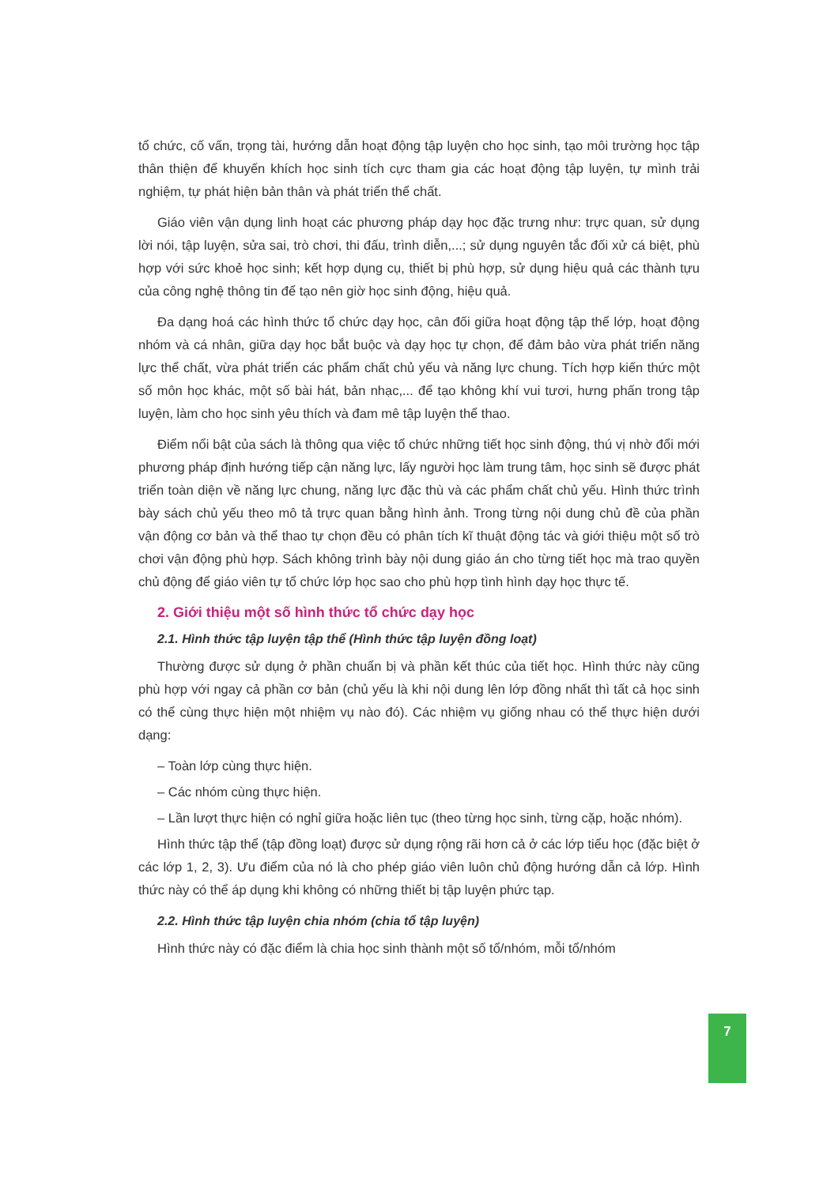tổ chức, cố vấn, trọng tài, hướng dẫn hoạt động tập luyện cho học sinh, tạo môi trường học tập thân thiện để khuyến khích học sinh tích cực tham gia các hoạt động tập luyện, tự mình trải nghiệm, tự phát hiện bản thân và phát triển thể chất.
Giáo viên vận dụng linh hoạt các phương pháp dạy học đặc trưng như: trực quan, sử dụng lời nói, tập luyện, sửa sai, trò chơi, thi đấu, trình diễn,...; sử dụng nguyên tắc đối xử cá biệt, phù hợp với sức khoẻ học sinh; kết hợp dụng cụ, thiết bị phù hợp, sử dụng hiệu quả các thành tựu của công nghệ thông tin để tạo nên giờ học sinh động, hiệu quả.
Đa dạng hoá các hình thức tổ chức dạy học, cân đối giữa hoạt động tập thể lớp, hoạt động nhóm và cá nhân, giữa dạy học bắt buộc và dạy học tự chọn, để đảm bảo vừa phát triển năng lực thể chất, vừa phát triển các phẩm chất chủ yếu và năng lực chung. Tích hợp kiến thức một số môn học khác, một số bài hát, bản nhạc,... để tạo không khí vui tươi, hưng phấn trong tập luyện, làm cho học sinh yêu thích và đam mê tập luyện thể thao.
Điểm nổi bật của sách là thông qua việc tổ chức những tiết học sinh động, thú vị nhờ đổi mới phương pháp định hướng tiếp cận năng lực, lấy người học làm trung tâm, học sinh sẽ được phát triển toàn diện về năng lực chung, năng lực đặc thù và các phẩm chất chủ yếu. Hình thức trình bày sách chủ yếu theo mô tả trực quan bằng hình ảnh. Trong từng nội dung chủ đề của phần vận động cơ bản và thể thao tự chọn đều có phân tích kĩ thuật động tác và giới thiệu một số trò chơi vận động phù hợp. Sách không trình bày nội dung giáo án cho từng tiết học mà trao quyền chủ động để giáo viên tự tổ chức lớp học sao cho phù hợp tình hình dạy học thực tế.
2. Giới thiệu một số hình thức tổ chức dạy học
2.1. Hình thức tập luyện tập thể (Hình thức tập luyện đồng loạt)
Thường được sử dụng ở phần chuẩn bị và phần kết thúc của tiết học. Hình thức này cũng phù hợp với ngay cả phần cơ bản (chủ yếu là khi nội dung lên lớp đồng nhất thì tất cả học sinh có thể cùng thực hiện một nhiệm vụ nào đó). Các nhiệm vụ giống nhau có thể thực hiện dưới dạng:
– Toàn lớp cùng thực hiện.
– Các nhóm cùng thực hiện.
– Lần lượt thực hiện có nghỉ giữa hoặc liên tục (theo từng học sinh, từng cặp, hoặc nhóm).
Hình thức tập thể (tập đồng loạt) được sử dụng rộng rãi hơn cả ở các lớp tiểu học (đặc biệt ở các lớp 1, 2, 3). Ưu điểm của nó là cho phép giáo viên luôn chủ động hướng dẫn cả lớp. Hình thức này có thể áp dụng khi không có những thiết bị tập luyện phức tạp.
2.2. Hình thức tập luyện chia nhóm (chia tổ tập luyện)
Hình thức này có đặc điểm là chia học sinh thành một số tổ/nhóm, mỗi tổ/nhóm
7